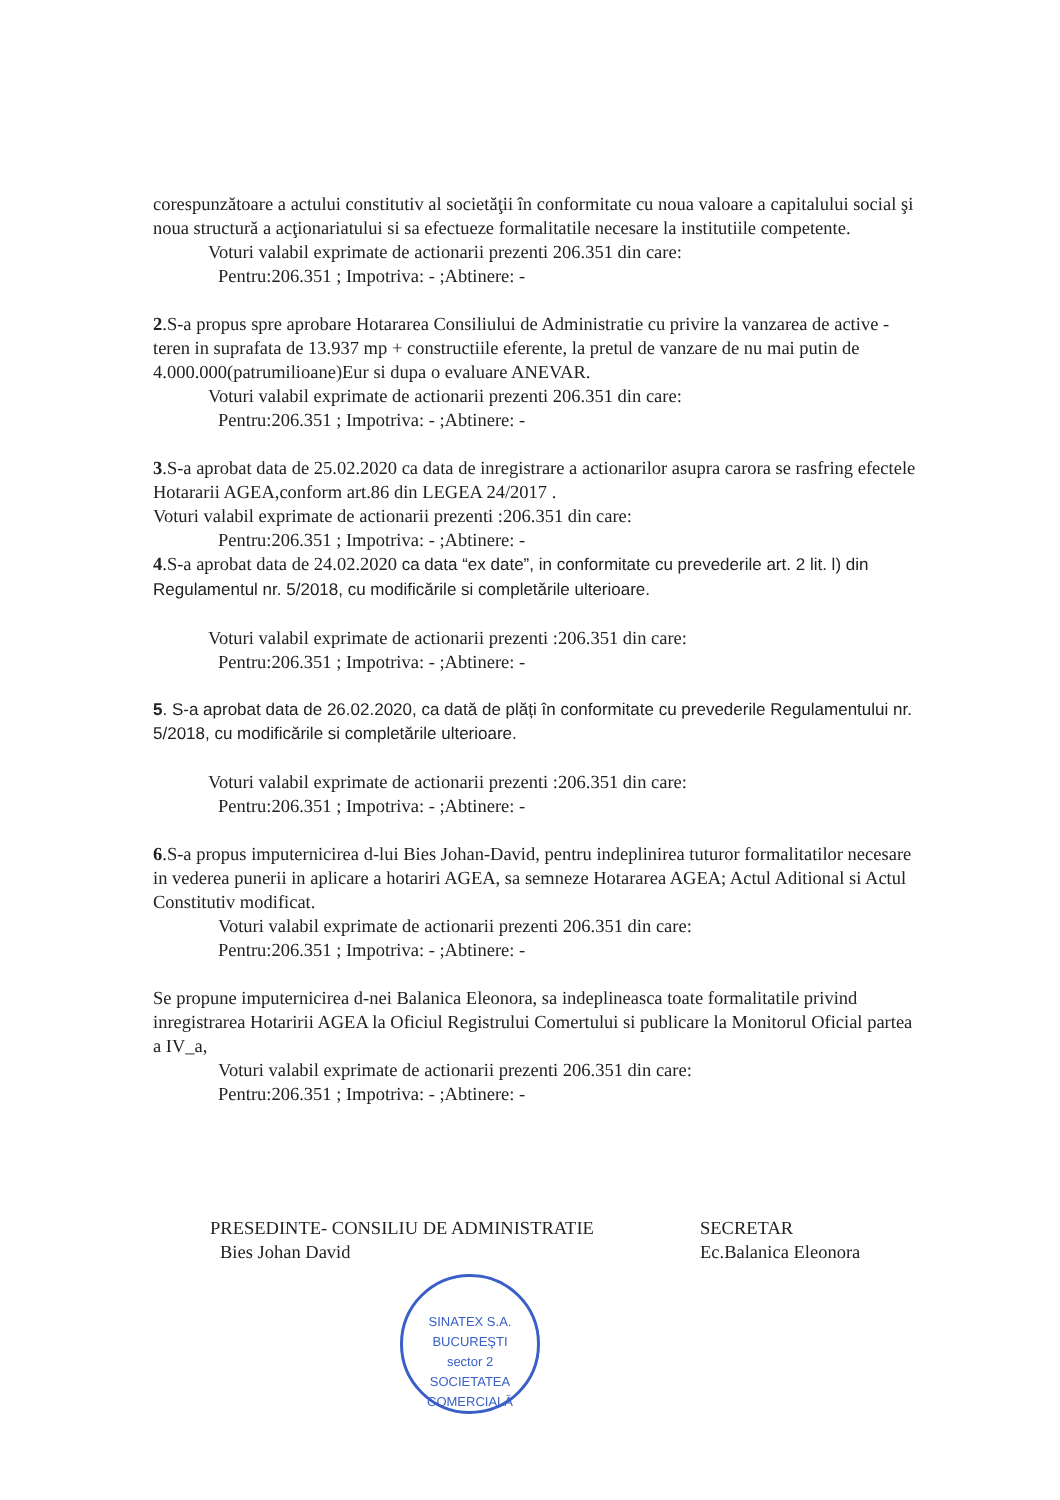corespunzătoare a actului constitutiv al societăţii în conformitate cu noua valoare a capitalului social şi noua structură a acţionariatului si sa efectueze formalitatile necesare la institutiile competente.
Voturi valabil exprimate de actionarii prezenti 206.351 din care:
Pentru:206.351 ; Impotriva: - ;Abtinere: -
2.S-a propus spre aprobare Hotararea Consiliului de Administratie cu privire la vanzarea de active -teren in suprafata de 13.937 mp + constructiile eferente, la pretul de vanzare de nu mai putin de 4.000.000(patrumilioane)Eur si dupa o evaluare ANEVAR.
Voturi valabil exprimate de actionarii prezenti 206.351 din care:
Pentru:206.351 ; Impotriva: - ;Abtinere: -
3.S-a aprobat data de 25.02.2020 ca data de inregistrare a actionarilor asupra carora se rasfring efectele Hotararii AGEA,conform art.86 din LEGEA 24/2017 .
Voturi valabil exprimate de actionarii prezenti :206.351 din care:
Pentru:206.351 ; Impotriva: - ;Abtinere: -
4.S-a aprobat data de 24.02.2020 ca data “ex date”, in conformitate cu prevederile art. 2 lit. l) din Regulamentul nr. 5/2018, cu modificările si completările ulterioare.
Voturi valabil exprimate de actionarii prezenti :206.351 din care:
Pentru:206.351 ; Impotriva: - ;Abtinere: -
5. S-a aprobat data de 26.02.2020, ca dată de plăți în conformitate cu prevederile Regulamentului nr. 5/2018, cu modificările si completările ulterioare.
Voturi valabil exprimate de actionarii prezenti :206.351 din care:
Pentru:206.351 ; Impotriva: - ;Abtinere: -
6.S-a propus imputernicirea d-lui Bies Johan-David, pentru indeplinirea tuturor formalitatilor necesare in vederea punerii in aplicare a hotariri AGEA, sa semneze Hotararea AGEA; Actul Aditional si Actul Constitutiv modificat.
Voturi valabil exprimate de actionarii prezenti 206.351 din care:
Pentru:206.351 ; Impotriva: - ;Abtinere: -
Se propune imputernicirea d-nei Balanica Eleonora, sa indeplineasca toate formalitatile privind inregistrarea Hotaririi AGEA la Oficiul Registrului Comertului si publicare la Monitorul Oficial partea a IV_a,
Voturi valabil exprimate de actionarii prezenti 206.351 din care:
Pentru:206.351 ; Impotriva: - ;Abtinere: -
PRESEDINTE- CONSILIU DE ADMINISTRATIE
Bies Johan David
SINATEX S.A.
BUCUREŞTI
sector 2
SOCIETATEA COMERCIALĂ
SECRETAR
Ec.Balanica Eleonora